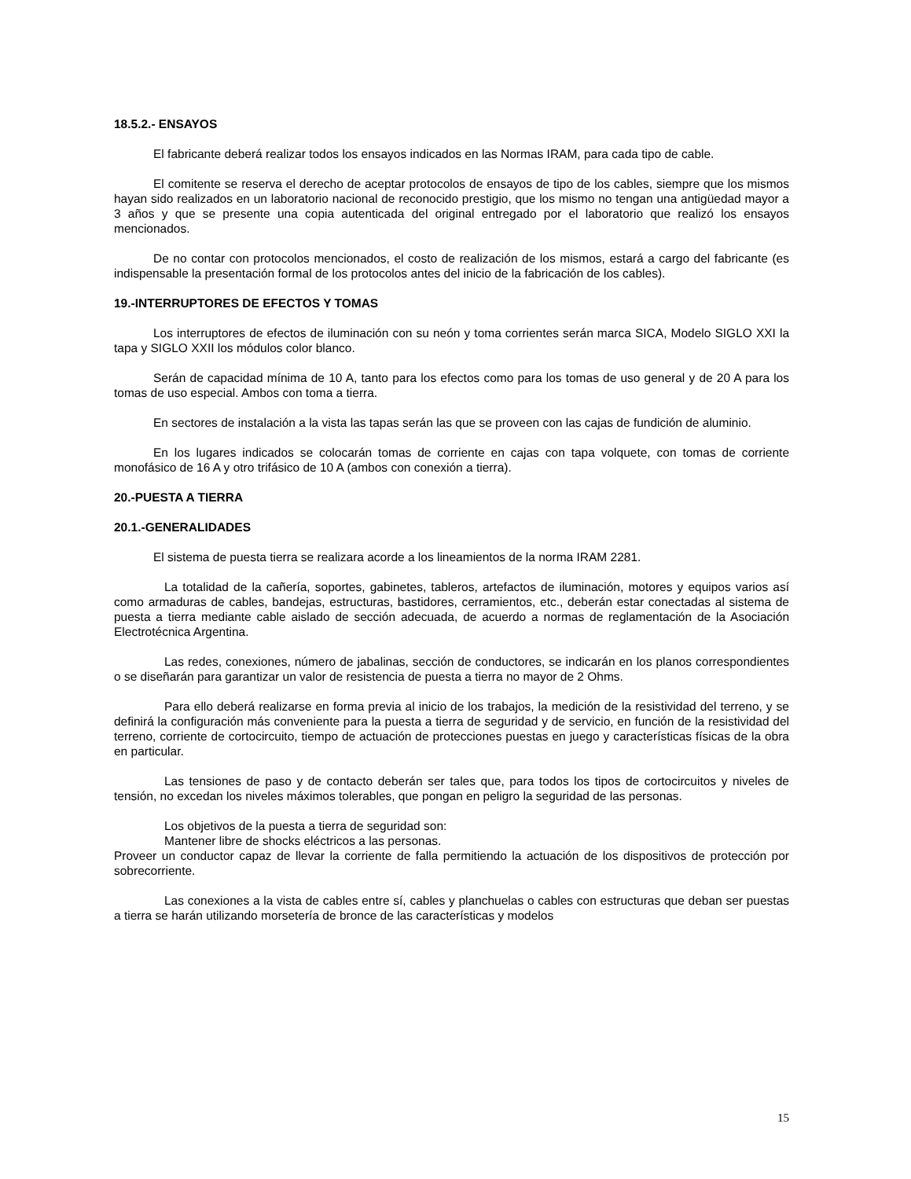18.5.2.- ENSAYOS
El fabricante deberá realizar todos los ensayos indicados en las Normas IRAM, para cada tipo de cable.
El comitente se reserva el derecho de aceptar protocolos de ensayos de tipo de los cables, siempre que los mismos hayan sido realizados en un laboratorio nacional de reconocido prestigio, que los mismo no tengan una antigüedad mayor a 3 años y que se presente una copia autenticada del original entregado por el laboratorio que realizó los ensayos mencionados.
De no contar con protocolos mencionados, el costo de realización de los mismos, estará a cargo del fabricante (es indispensable la presentación formal de los protocolos antes del inicio de la fabricación de los cables).
19.-INTERRUPTORES DE EFECTOS Y TOMAS
Los interruptores de efectos de iluminación con su neón y toma corrientes serán marca SICA, Modelo SIGLO XXI la tapa y SIGLO XXII los módulos color blanco.
Serán de capacidad mínima de 10 A, tanto para los efectos como para los tomas de uso general y de 20 A para los tomas de uso especial. Ambos con toma a tierra.
En sectores de instalación a la vista las tapas serán las que se proveen con las cajas de fundición de aluminio.
En los lugares indicados se colocarán tomas de corriente en cajas con tapa volquete, con tomas de corriente monofásico de 16 A y otro trifásico de 10 A (ambos con conexión a tierra).
20.-PUESTA A TIERRA
20.1.-GENERALIDADES
El sistema de puesta tierra se realizara acorde a los lineamientos de la norma IRAM 2281.
La totalidad de la cañería, soportes, gabinetes, tableros, artefactos de iluminación, motores y equipos varios así como armaduras de cables, bandejas, estructuras, bastidores, cerramientos, etc., deberán estar conectadas al sistema de puesta a tierra mediante cable aislado de sección adecuada, de acuerdo a normas de reglamentación de la Asociación Electrotécnica Argentina.
Las redes, conexiones, número de jabalinas, sección de conductores, se indicarán en los planos correspondientes o se diseñarán para garantizar un valor de resistencia de puesta a tierra no mayor de 2 Ohms.
Para ello deberá realizarse en forma previa al inicio de los trabajos, la medición de la resistividad del terreno, y se definirá la configuración más conveniente para la puesta a tierra de seguridad y de servicio, en función de la resistividad del terreno, corriente de cortocircuito, tiempo de actuación de protecciones puestas en juego y características físicas de la obra en particular.
Las tensiones de paso y de contacto deberán ser tales que, para todos los tipos de cortocircuitos y niveles de tensión, no excedan los niveles máximos tolerables, que pongan en peligro la seguridad de las personas.
Los objetivos de la puesta a tierra de seguridad son:
Mantener libre de shocks eléctricos a las personas.
Proveer un conductor capaz de llevar la corriente de falla permitiendo la actuación de los dispositivos de protección por sobrecorriente.
Las conexiones a la vista de cables entre sí, cables y planchuelas o cables con estructuras que deban ser puestas a tierra se harán utilizando morsetería de bronce de las características y modelos
15